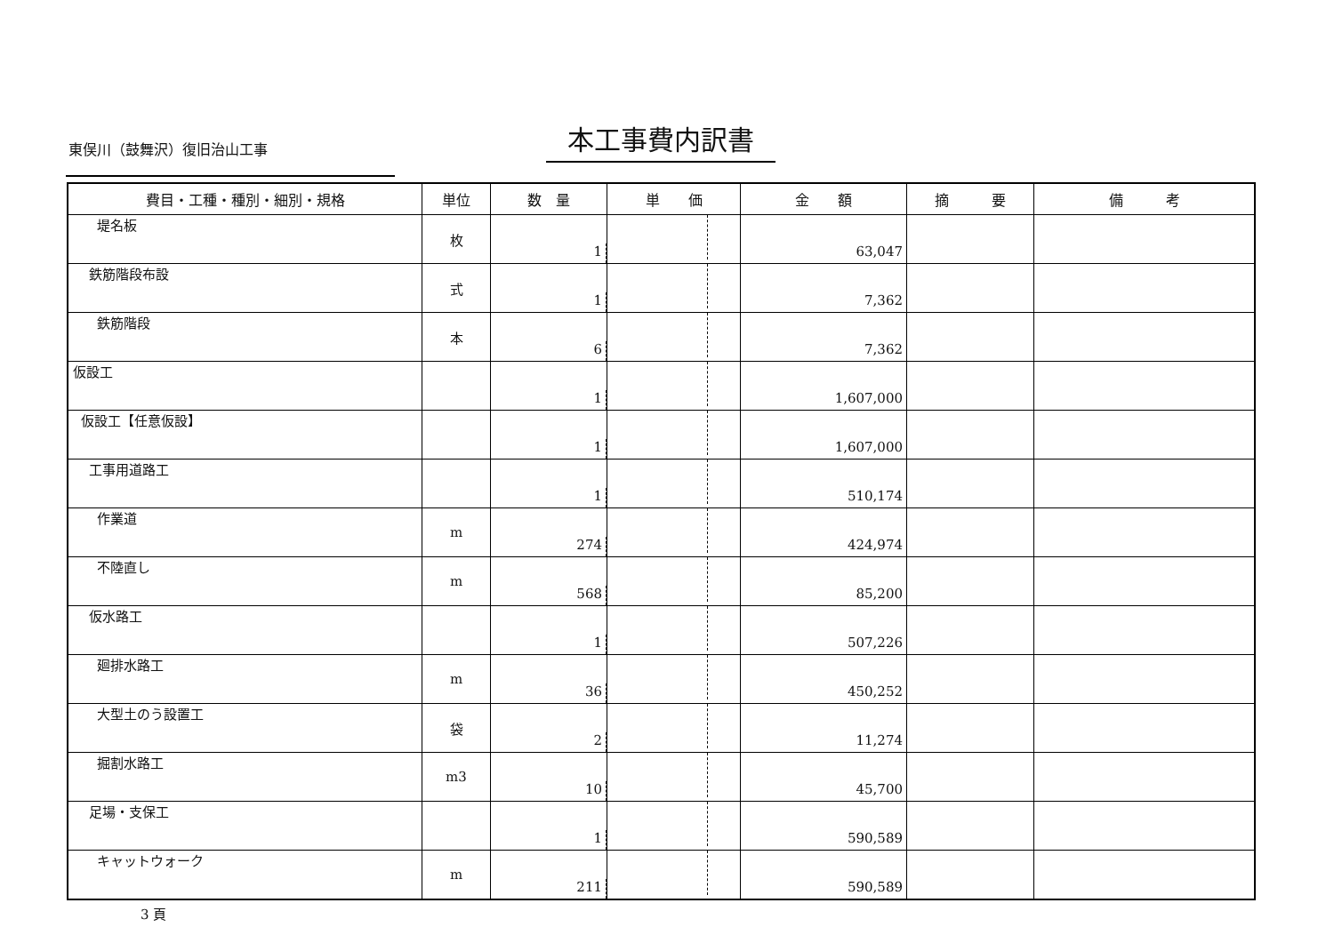東俣川（鼓舞沢）復旧治山工事 本工事費内訳書
| 費目・工種・種別・細別・規格 | 単位 | 数 量 | 単 価 | 金 額 | 摘 要 | 備 考 |
| --- | --- | --- | --- | --- | --- | --- |
| 堤名板 | 枚 | 1 | | 63,047 | | |
| 鉄筋階段布設 | 式 | 1 | | 7,362 | | |
| 鉄筋階段 | 本 | 6 | | 7,362 | | |
| 仮設工 | | 1 | | 1,607,000 | | |
| 仮設工【任意仮設】 | | 1 | | 1,607,000 | | |
| 工事用道路工 | | 1 | | 510,174 | | |
| 作業道 | m | 274 | | 424,974 | | |
| 不陸直し | m | 568 | | 85,200 | | |
| 仮水路工 | | 1 | | 507,226 | | |
| 廻排水路工 | m | 36 | | 450,252 | | |
| 大型土のう設置工 | 袋 | 2 | | 11,274 | | |
| 掘割水路工 | m3 | 10 | | 45,700 | | |
| 足場・支保工 | | 1 | | 590,589 | | |
| キャットウォーク | m | 211 | | 590,589 | | |
3 頁